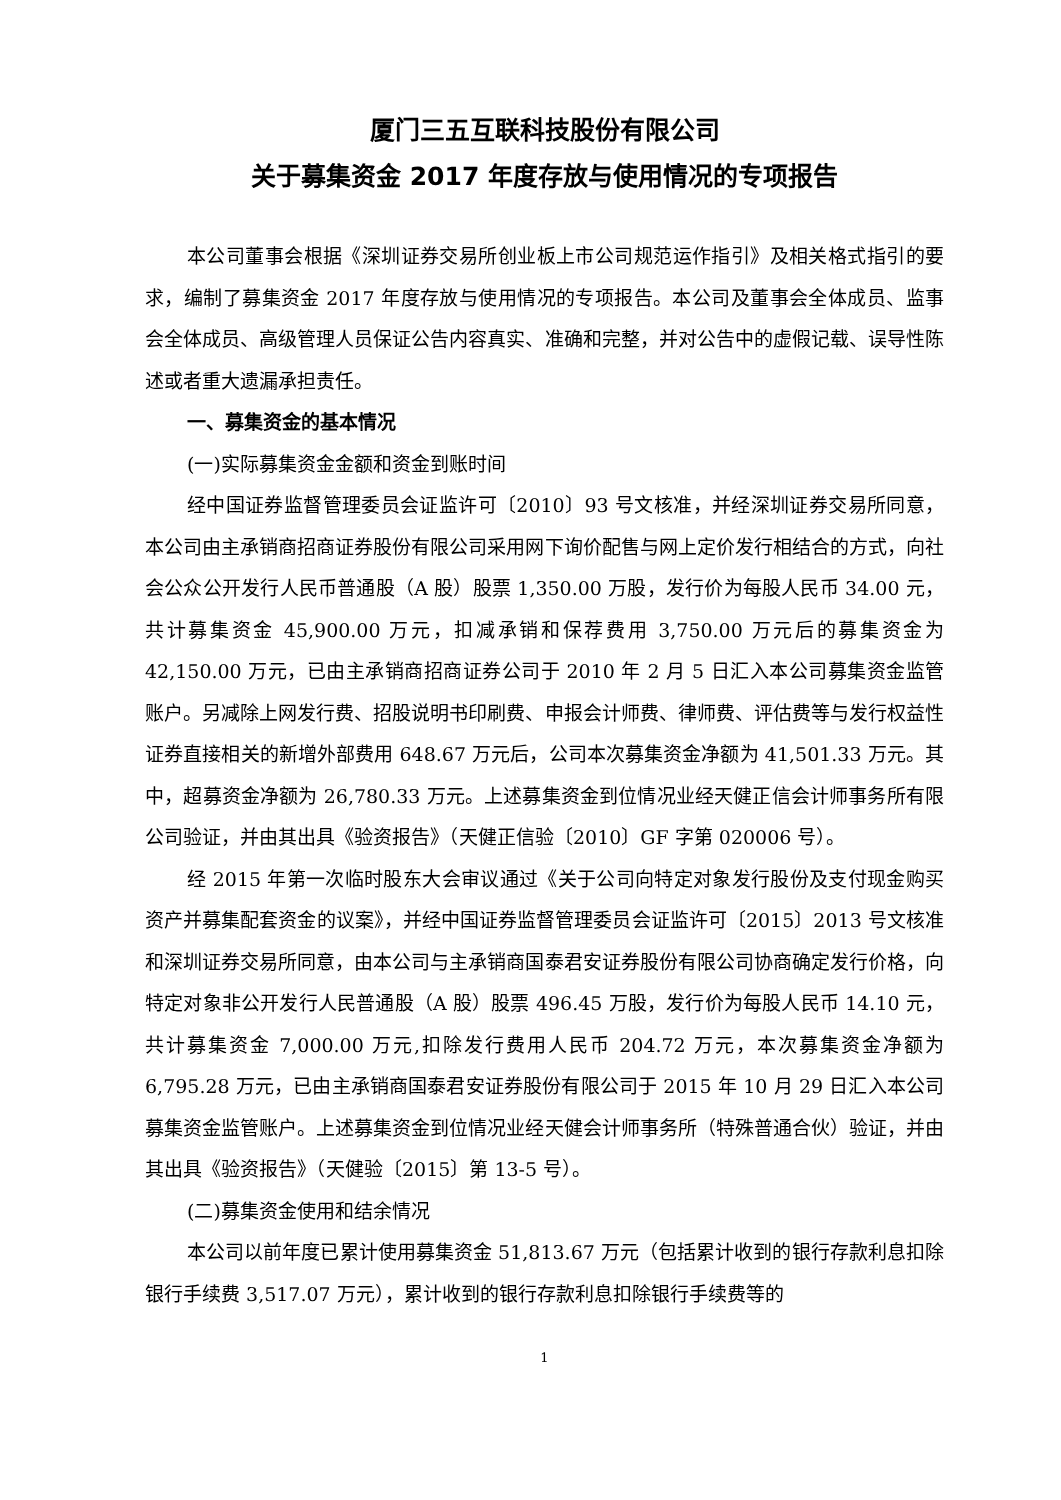厦门三五互联科技股份有限公司
关于募集资金 2017 年度存放与使用情况的专项报告
本公司董事会根据《深圳证券交易所创业板上市公司规范运作指引》及相关格式指引的要求，编制了募集资金 2017 年度存放与使用情况的专项报告。本公司及董事会全体成员、监事会全体成员、高级管理人员保证公告内容真实、准确和完整，并对公告中的虚假记载、误导性陈述或者重大遗漏承担责任。
一、募集资金的基本情况
(一)实际募集资金金额和资金到账时间
经中国证券监督管理委员会证监许可〔2010〕93 号文核准，并经深圳证券交易所同意，本公司由主承销商招商证券股份有限公司采用网下询价配售与网上定价发行相结合的方式，向社会公众公开发行人民币普通股（A 股）股票 1,350.00 万股，发行价为每股人民币 34.00 元，共计募集资金 45,900.00 万元，扣减承销和保荐费用 3,750.00 万元后的募集资金为 42,150.00 万元，已由主承销商招商证券公司于 2010 年 2 月 5 日汇入本公司募集资金监管账户。另减除上网发行费、招股说明书印刷费、申报会计师费、律师费、评估费等与发行权益性证券直接相关的新增外部费用 648.67 万元后，公司本次募集资金净额为 41,501.33 万元。其中，超募资金净额为 26,780.33 万元。上述募集资金到位情况业经天健正信会计师事务所有限公司验证，并由其出具《验资报告》（天健正信验〔2010〕GF 字第 020006 号）。
经 2015 年第一次临时股东大会审议通过《关于公司向特定对象发行股份及支付现金购买资产并募集配套资金的议案》，并经中国证券监督管理委员会证监许可〔2015〕2013 号文核准和深圳证券交易所同意，由本公司与主承销商国泰君安证券股份有限公司协商确定发行价格，向特定对象非公开发行人民普通股（A 股）股票 496.45 万股，发行价为每股人民币 14.10 元，共计募集资金 7,000.00 万元,扣除发行费用人民币 204.72 万元，本次募集资金净额为 6,795.28 万元，已由主承销商国泰君安证券股份有限公司于 2015 年 10 月 29 日汇入本公司募集资金监管账户。上述募集资金到位情况业经天健会计师事务所（特殊普通合伙）验证，并由其出具《验资报告》（天健验〔2015〕第 13-5 号）。
(二)募集资金使用和结余情况
本公司以前年度已累计使用募集资金 51,813.67 万元（包括累计收到的银行存款利息扣除银行手续费 3,517.07 万元），累计收到的银行存款利息扣除银行手续费等的
1